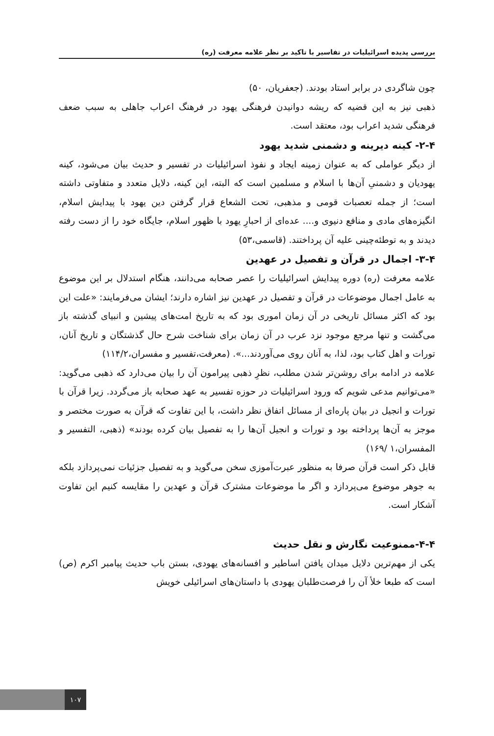بررسی پدیده اسرائیلیات در تفاسیر با تاکید بر نظر علامه معرفت (ره)
چون شاگردی در برابر استاد بودند. (جعفریان، ۵۰)
ذهبی نیز به این قضیه که ریشه دوانیدن فرهنگی یهود در فرهنگ اعراب جاهلی به سبب ضعف فرهنگی شدید اعراب بود، معتقد است.
۲-۴- کینه دیرینه و دشمنی شدید یهود
از دیگر عواملی که به عنوان زمینه ایجاد و نفوذ اسرائیلیات در تفسیر و حدیث بیان می‌شود، کینه یهودیان و دشمنیِ آن‌ها با اسلام و مسلمین است که البته، این کینه، دلایل متعدد و متفاوتی داشته است؛ از جمله تعصبات قومی و مذهبی، تحت الشعاع قرار گرفتن دین یهود با پیدایش اسلام، انگیزه‌های مادی و منافع دنیوی و.... عده‌ای از احبارِ یهود با ظهور اسلام، جایگاه خود را از دست رفته دیدند و به توطئه‌چینی علیه آن پرداختند. (قاسمی،۵۳)
۳-۴- اجمال در قرآن و تفصیل در عهدین
علامه معرفت (ره) دوره پیدایش اسرائیلیات را عصر صحابه می‌دانند، هنگام استدلال بر این موضوع به عامل اجمال موضوعات در قرآن و تفصیل در عهدین نیز اشاره دارند؛ ایشان می‌فرمایند: «علت این بود که اکثر مسائل تاریخی در آن زمان اموری بود که به تاریخ امت‌های پیشین و انبیای گذشته باز می‌گشت و تنها مرجع موجود نزد عرب در آن زمان برای شناخت شرح حال گذشتگان و تاریخ آنان، تورات و اهل کتاب بود، لذا، به آنان روی می‌آوردند...». (معرفت،تفسیر و مفسران،۱۱۴/۲)
علامه در ادامه برای روشن‌تر شدن مطلب، نظرِ ذهبی پیرامون آن را بیان می‌دارد که ذهبی می‌گوید: «می‌توانیم مدعی شویم که ورود اسرائیلیات در حوزه تفسیر به عهد صحابه باز می‌گردد. زیرا قرآن با تورات و انجیل در بیان پاره‌ای از مسائل اتفاق نظر داشت، با این تفاوت که قرآن به صورت مختصر و موجز به آن‌ها پرداخته بود و تورات و انجیل آن‌ها را به تفصیل بیان کرده بودند» (ذهبی، التفسیر و المفسران،۱ /۱۶۹)
قابل ذکر است قرآن صرفا به منظور عبرت‌آموزی سخن می‌گوید و به تفصیل جزئیات نمی‌پردازد بلکه به جوهر موضوع می‌پردازد و اگر ما موضوعات مشترک قرآن و عهدین را مقایسه کنیم این تفاوت آشکار است.
۴-۴-ممنوعیت نگارش و نقل حدیث
یکی از مهم‌ترین دلایل میدان یافتن اساطیر و افسانه‌های یهودی، بستن باب حدیث پیامبر اکرم (ص) است که طبعا خلأ آن را فرصت‌طلبان یهودی با داستان‌های اسرائیلی خویش
۱۰۷